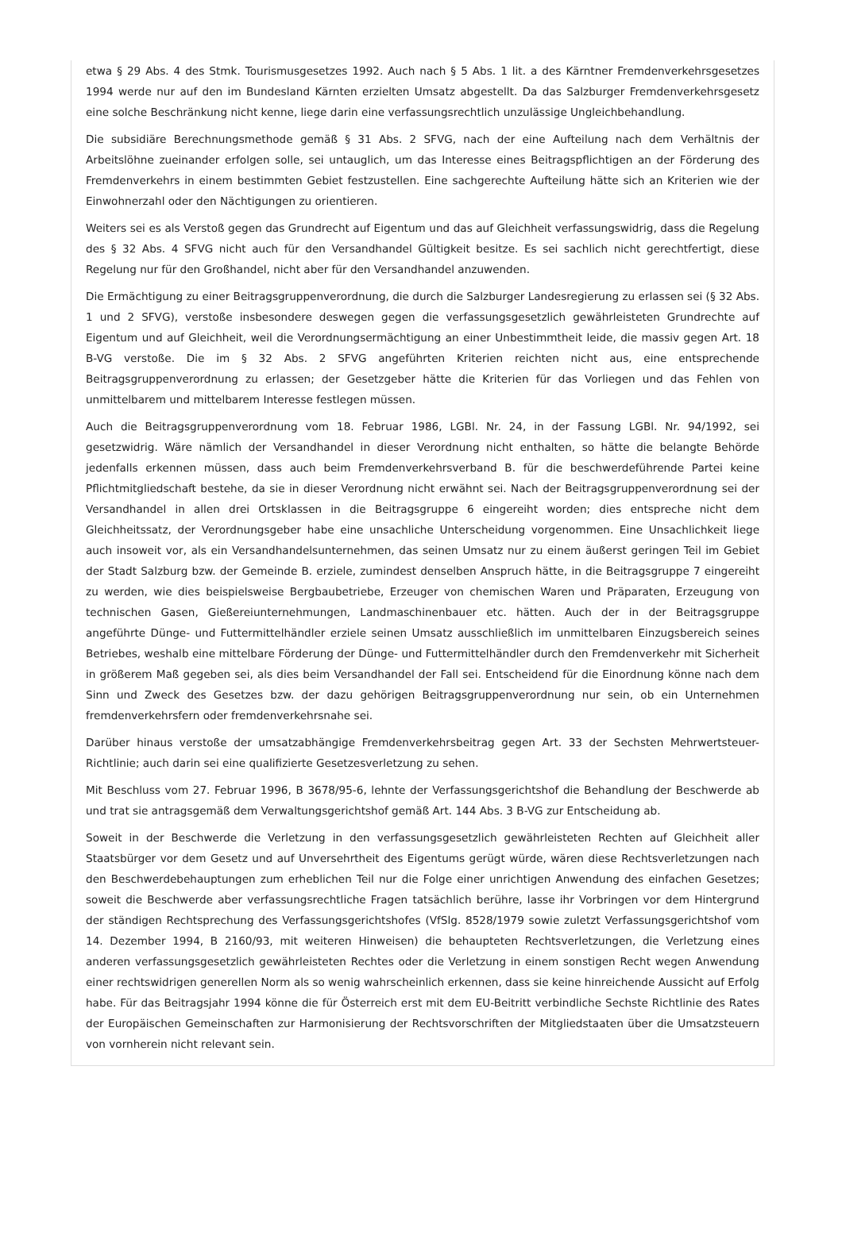etwa § 29 Abs. 4 des Stmk. Tourismusgesetzes 1992. Auch nach § 5 Abs. 1 lit. a des Kärntner Fremdenverkehrsgesetzes 1994 werde nur auf den im Bundesland Kärnten erzielten Umsatz abgestellt. Da das Salzburger Fremdenverkehrsgesetz eine solche Beschränkung nicht kenne, liege darin eine verfassungsrechtlich unzulässige Ungleichbehandlung.
Die subsidiäre Berechnungsmethode gemäß § 31 Abs. 2 SFVG, nach der eine Aufteilung nach dem Verhältnis der Arbeitslöhne zueinander erfolgen solle, sei untauglich, um das Interesse eines Beitragspflichtigen an der Förderung des Fremdenverkehrs in einem bestimmten Gebiet festzustellen. Eine sachgerechte Aufteilung hätte sich an Kriterien wie der Einwohnerzahl oder den Nächtigungen zu orientieren.
Weiters sei es als Verstoß gegen das Grundrecht auf Eigentum und das auf Gleichheit verfassungswidrig, dass die Regelung des § 32 Abs. 4 SFVG nicht auch für den Versandhandel Gültigkeit besitze. Es sei sachlich nicht gerechtfertigt, diese Regelung nur für den Großhandel, nicht aber für den Versandhandel anzuwenden.
Die Ermächtigung zu einer Beitragsgruppenverordnung, die durch die Salzburger Landesregierung zu erlassen sei (§ 32 Abs. 1 und 2 SFVG), verstoße insbesondere deswegen gegen die verfassungsgesetzlich gewährleisteten Grundrechte auf Eigentum und auf Gleichheit, weil die Verordnungsermächtigung an einer Unbestimmtheit leide, die massiv gegen Art. 18 B-VG verstoße. Die im § 32 Abs. 2 SFVG angeführten Kriterien reichten nicht aus, eine entsprechende Beitragsgruppenverordnung zu erlassen; der Gesetzgeber hätte die Kriterien für das Vorliegen und das Fehlen von unmittelbarem und mittelbarem Interesse festlegen müssen.
Auch die Beitragsgruppenverordnung vom 18. Februar 1986, LGBl. Nr. 24, in der Fassung LGBl. Nr. 94/1992, sei gesetzwidrig. Wäre nämlich der Versandhandel in dieser Verordnung nicht enthalten, so hätte die belangte Behörde jedenfalls erkennen müssen, dass auch beim Fremdenverkehrsverband B. für die beschwerdeführende Partei keine Pflichtmitgliedschaft bestehe, da sie in dieser Verordnung nicht erwähnt sei. Nach der Beitragsgruppenverordnung sei der Versandhandel in allen drei Ortsklassen in die Beitragsgruppe 6 eingereiht worden; dies entspreche nicht dem Gleichheitssatz, der Verordnungsgeber habe eine unsachliche Unterscheidung vorgenommen. Eine Unsachlichkeit liege auch insoweit vor, als ein Versandhandelsunternehmen, das seinen Umsatz nur zu einem äußerst geringen Teil im Gebiet der Stadt Salzburg bzw. der Gemeinde B. erziele, zumindest denselben Anspruch hätte, in die Beitragsgruppe 7 eingereiht zu werden, wie dies beispielsweise Bergbaubetriebe, Erzeuger von chemischen Waren und Präparaten, Erzeugung von technischen Gasen, Gießereiunternehmungen, Landmaschinenbauer etc. hätten. Auch der in der Beitragsgruppe angeführte Dünge- und Futtermittelhändler erziele seinen Umsatz ausschließlich im unmittelbaren Einzugsbereich seines Betriebes, weshalb eine mittelbare Förderung der Dünge- und Futtermittelhändler durch den Fremdenverkehr mit Sicherheit in größerem Maß gegeben sei, als dies beim Versandhandel der Fall sei. Entscheidend für die Einordnung könne nach dem Sinn und Zweck des Gesetzes bzw. der dazu gehörigen Beitragsgruppenverordnung nur sein, ob ein Unternehmen fremdenverkehrsfern oder fremdenverkehrsnahe sei.
Darüber hinaus verstoße der umsatzabhängige Fremdenverkehrsbeitrag gegen Art. 33 der Sechsten Mehrwertsteuer-Richtlinie; auch darin sei eine qualifizierte Gesetzesverletzung zu sehen.
Mit Beschluss vom 27. Februar 1996, B 3678/95-6, lehnte der Verfassungsgerichtshof die Behandlung der Beschwerde ab und trat sie antragsgemäß dem Verwaltungsgerichtshof gemäß Art. 144 Abs. 3 B-VG zur Entscheidung ab.
Soweit in der Beschwerde die Verletzung in den verfassungsgesetzlich gewährleisteten Rechten auf Gleichheit aller Staatsbürger vor dem Gesetz und auf Unversehrtheit des Eigentums gerügt würde, wären diese Rechtsverletzungen nach den Beschwerdebehauptungen zum erheblichen Teil nur die Folge einer unrichtigen Anwendung des einfachen Gesetzes; soweit die Beschwerde aber verfassungsrechtliche Fragen tatsächlich berühre, lasse ihr Vorbringen vor dem Hintergrund der ständigen Rechtsprechung des Verfassungsgerichtshofes (VfSlg. 8528/1979 sowie zuletzt Verfassungsgerichtshof vom 14. Dezember 1994, B 2160/93, mit weiteren Hinweisen) die behaupteten Rechtsverletzungen, die Verletzung eines anderen verfassungsgesetzlich gewährleisteten Rechtes oder die Verletzung in einem sonstigen Recht wegen Anwendung einer rechtswidrigen generellen Norm als so wenig wahrscheinlich erkennen, dass sie keine hinreichende Aussicht auf Erfolg habe. Für das Beitragsjahr 1994 könne die für Österreich erst mit dem EU-Beitritt verbindliche Sechste Richtlinie des Rates der Europäischen Gemeinschaften zur Harmonisierung der Rechtsvorschriften der Mitgliedstaaten über die Umsatzsteuern von vornherein nicht relevant sein.